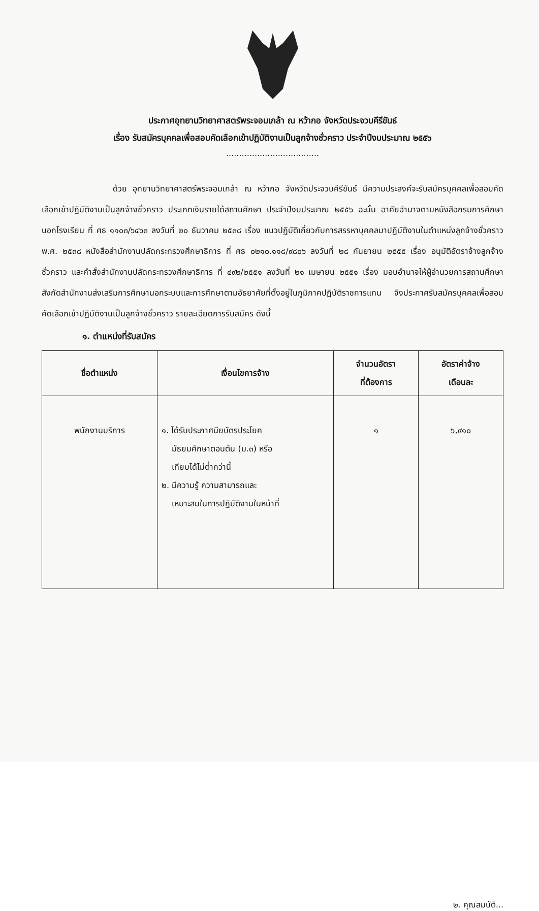ประกาศอุทยานวิทยาศาสตร์พระจอมเกล้า ณ หว้ากอ จังหวัดประจวบคีรีขันธ์
เรื่อง รับสมัครบุคคลเพื่อสอบคัดเลือกเข้าปฏิบัติงานเป็นลูกจ้างชั่วคราว ประจำปีงบประมาณ ๒๕๕๖
....................................
ด้วย อุทยานวิทยาศาสตร์พระจอมเกล้า ณ หว้ากอ จังหวัดประจวบคีรีขันธ์ มีความประสงค์จะรับสมัครบุคคลเพื่อสอบคัดเลือกเข้าปฏิบัติงานเป็นลูกจ้างชั่วคราว ประเภทเงินรายได้สถานศึกษา ประจำปีงบประมาณ ๒๕๕๖ ฉะนั้น อาศัยอำนาจตามหนังสือกรมการศึกษานอกโรงเรียน ที่ ศธ ๑๑๐๓/๖๔๖๓ ลงวันที่ ๒๐ ธันวาคม ๒๕๓๘ เรื่อง แนวปฏิบัติเกี่ยวกับการสรรหาบุคคลมาปฏิบัติงานในตำแหน่งลูกจ้างชั่วคราว พ.ศ. ๒๕๓๘ หนังสือสำนักงานปลัดกระทรวงศึกษาธิการ ที่ ศธ ๐๒๑๐.๑๑๘/๙๘๐๖ ลงวันที่ ๒๘ กันยายน ๒๕๕๕ เรื่อง อนุมัติอัตราจ้างลูกจ้างชั่วคราว และคำสั่งสำนักงานปลัดกระทรวงศึกษาธิการ ที่ ๔๙๒/๒๕๕๑ ลงวันที่ ๒๑ เมษายน ๒๕๕๑ เรื่อง มอบอำนาจให้ผู้อำนวยการสถานศึกษาสังกัดสำนักงานส่งเสริมการศึกษานอกระบบและการศึกษาตามอัธยาศัยที่ตั้งอยู่ในภูมิภาคปฏิบัติราชการแทน จึงประกาศรับสมัครบุคคลเพื่อสอบคัดเลือกเข้าปฏิบัติงานเป็นลูกจ้างชั่วคราว รายละเอียดการรับสมัคร ดังนี้
๑. ตำแหน่งที่รับสมัคร
| ชื่อตำแหน่ง | เงื่อนไขการจ้าง | จำนวนอัตรา ที่ต้องการ | อัตราค่าจ้าง เดือนละ |
| --- | --- | --- | --- |
| พนักงานบริการ | ๑. ได้รับประกาศนียบัตรประโยค มัธยมศึกษาตอนต้น (ม.๓) หรือ เทียบได้ไม่ต่ำกว่านี้ ๒. มีความรู้ ความสามารถและ เหมาะสมในการปฏิบัติงานในหน้าที่ | ๑ | ๖,๙๑๐ |
๒. คุณสมบัติ...